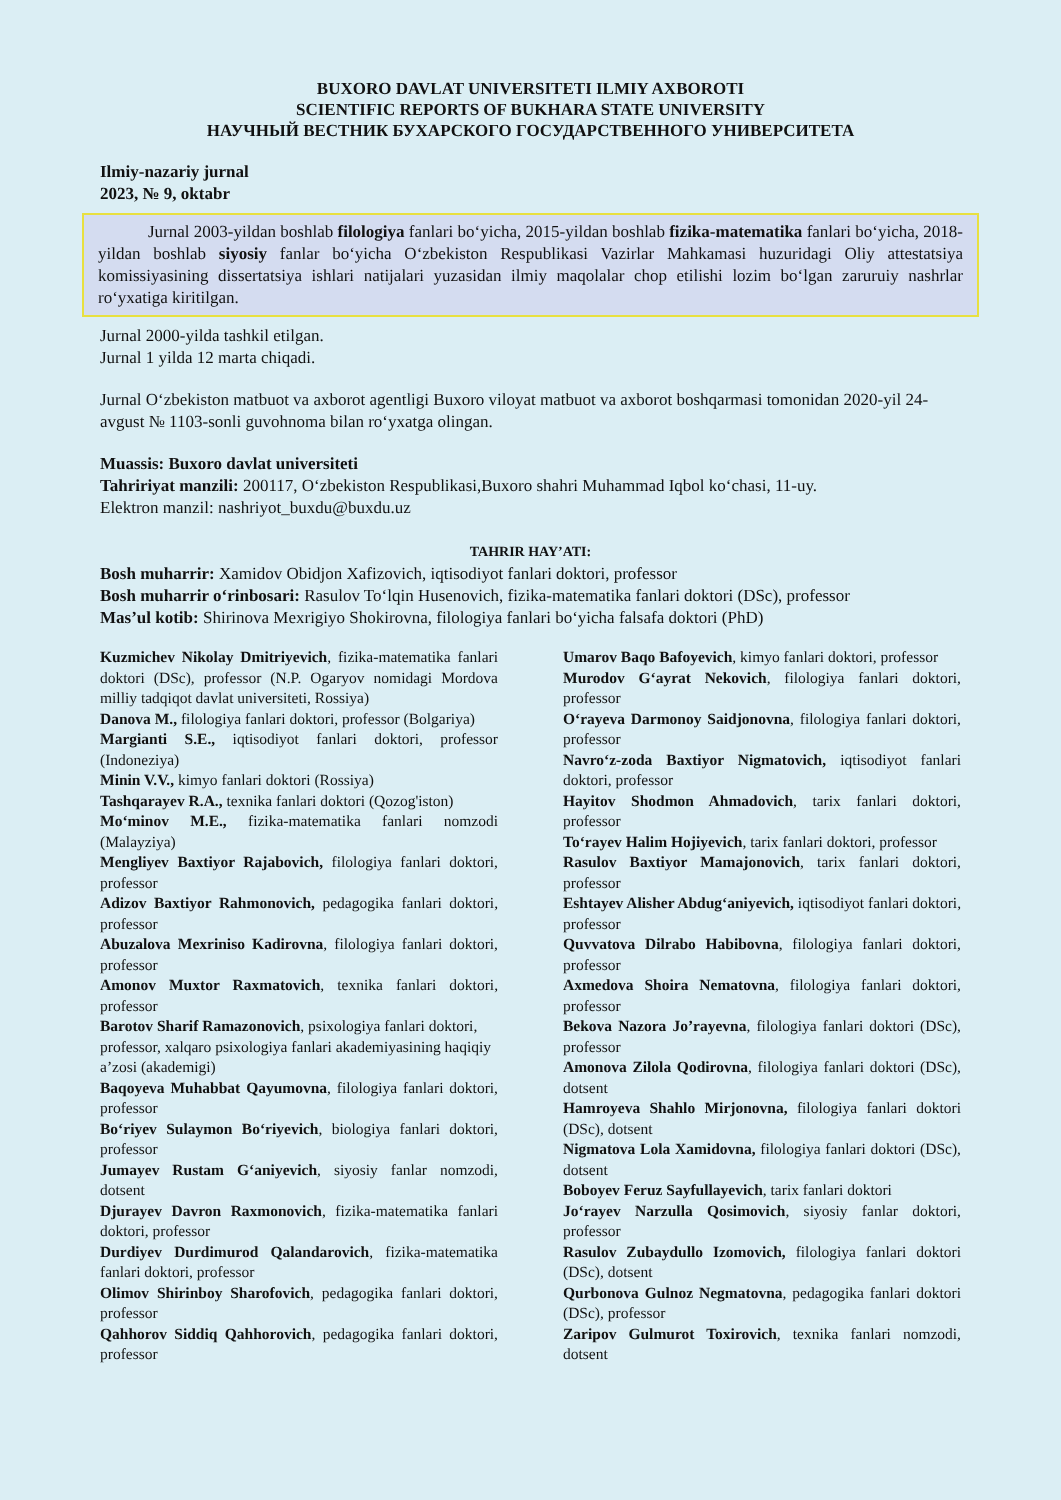BUXORO DAVLAT UNIVERSITETI ILMIY AXBOROTI
SCIENTIFIC REPORTS OF BUKHARA STATE UNIVERSITY
НАУЧНЫЙ ВЕСТНИК БУХАРСКОГО ГОСУДАРСТВЕННОГО УНИВЕРСИТЕТА
Ilmiy-nazariy jurnal
2023, № 9, oktabr
Jurnal 2003-yildan boshlab filologiya fanlari bo‘yicha, 2015-yildan boshlab fizika-matematika fanlari bo‘yicha, 2018-yildan boshlab siyosiy fanlar bo‘yicha O‘zbekiston Respublikasi Vazirlar Mahkamasi huzuridagi Oliy attestatsiya komissiyasining dissertatsiya ishlari natijalari yuzasidan ilmiy maqolalar chop etilishi lozim bo‘lgan zaruruiy nashrlar ro‘yxatiga kiritilgan.
Jurnal 2000-yilda tashkil etilgan.
Jurnal 1 yilda 12 marta chiqadi.
Jurnal O‘zbekiston matbuot va axborot agentligi Buxoro viloyat matbuot va axborot boshqarmasi tomonidan 2020-yil 24-avgust № 1103-sonli guvohnoma bilan ro‘yxatga olingan.
Muassis: Buxoro davlat universiteti
Tahririyat manzili: 200117, O‘zbekiston Respublikasi,Buxoro shahri Muhammad Iqbol ko‘chasi, 11-uy.
Elektron manzil: nashriyot_buxdu@buxdu.uz
TAHRIR HAY’ATI:
Bosh muharrir: Xamidov Obidjon Xafizovich, iqtisodiyot fanlari doktori, professor
Bosh muharrir o‘rinbosari: Rasulov To‘lqin Husenovich, fizika-matematika fanlari doktori (DSc), professor
Mas’ul kotib: Shirinova Mexrigiyo Shokirovna, filologiya fanlari bo‘yicha falsafa doktori (PhD)
Kuzmichev Nikolay Dmitriyevich, fizika-matematika fanlari doktori (DSc), professor (N.P. Ogaryov nomidagi Mordova milliy tadqiqot davlat universiteti, Rossiya)
Danova M., filologiya fanlari doktori, professor (Bolgariya)
Margianti S.E., iqtisodiyot fanlari doktori, professor (Indoneziya)
Minin V.V., kimyo fanlari doktori (Rossiya)
Tashqarayev R.A., texnika fanlari doktori (Qozog'iston)
Mo‘minov M.E., fizika-matematika fanlari nomzodi (Malayziya)
Mengliyev Baxtiyor Rajabovich, filologiya fanlari doktori, professor
Adizov Baxtiyor Rahmonovich, pedagogika fanlari doktori, professor
Abuzalova Mexriniso Kadirovna, filologiya fanlari doktori, professor
Amonov Muxtor Raxmatovich, texnika fanlari doktori, professor
Barotov Sharif Ramazonovich, psixologiya fanlari doktori, professor, xalqaro psixologiya fanlari akademiyasining haqiqiy a’zosi (akademigi)
Baqoyeva Muhabbat Qayumovna, filologiya fanlari doktori, professor
Bo‘riyev Sulaymon Bo‘riyevich, biologiya fanlari doktori, professor
Jumayev Rustam G‘aniyevich, siyosiy fanlar nomzodi, dotsent
Djurayev Davron Raxmonovich, fizika-matematika fanlari doktori, professor
Durdiyev Durdimurod Qalandarovich, fizika-matematika fanlari doktori, professor
Olimov Shirinboy Sharofovich, pedagogika fanlari doktori, professor
Qahhorov Siddiq Qahhorovich, pedagogika fanlari doktori, professor
Umarov Baqo Bafoyevich, kimyo fanlari doktori, professor
Murodov G‘ayrat Nekovich, filologiya fanlari doktori, professor
O‘rayeva Darmonoy Saidjonovna, filologiya fanlari doktori, professor
Navro‘z-zoda Baxtiyor Nigmatovich, iqtisodiyot fanlari doktori, professor
Hayitov Shodmon Ahmadovich, tarix fanlari doktori, professor
To‘rayev Halim Hojiyevich, tarix fanlari doktori, professor
Rasulov Baxtiyor Mamajonovich, tarix fanlari doktori, professor
Eshtayev Alisher Abdug‘aniyevich, iqtisodiyot fanlari doktori, professor
Quvvatova Dilrabo Habibovna, filologiya fanlari doktori, professor
Axmedova Shoira Nematovna, filologiya fanlari doktori, professor
Bekova Nazora Jo’rayevna, filologiya fanlari doktori (DSc), professor
Amonova Zilola Qodirovna, filologiya fanlari doktori (DSc), dotsent
Hamroyeva Shahlo Mirjonovna, filologiya fanlari doktori (DSc), dotsent
Nigmatova Lola Xamidovna, filologiya fanlari doktori (DSc), dotsent
Boboyev Feruz Sayfullayevich, tarix fanlari doktori
Jo‘rayev Narzulla Qosimovich, siyosiy fanlar doktori, professor
Rasulov Zubaydullo Izomovich, filologiya fanlari doktori (DSc), dotsent
Qurbonova Gulnoz Negmatovna, pedagogika fanlari doktori (DSc), professor
Zaripov Gulmurot Toxirovich, texnika fanlari nomzodi, dotsent